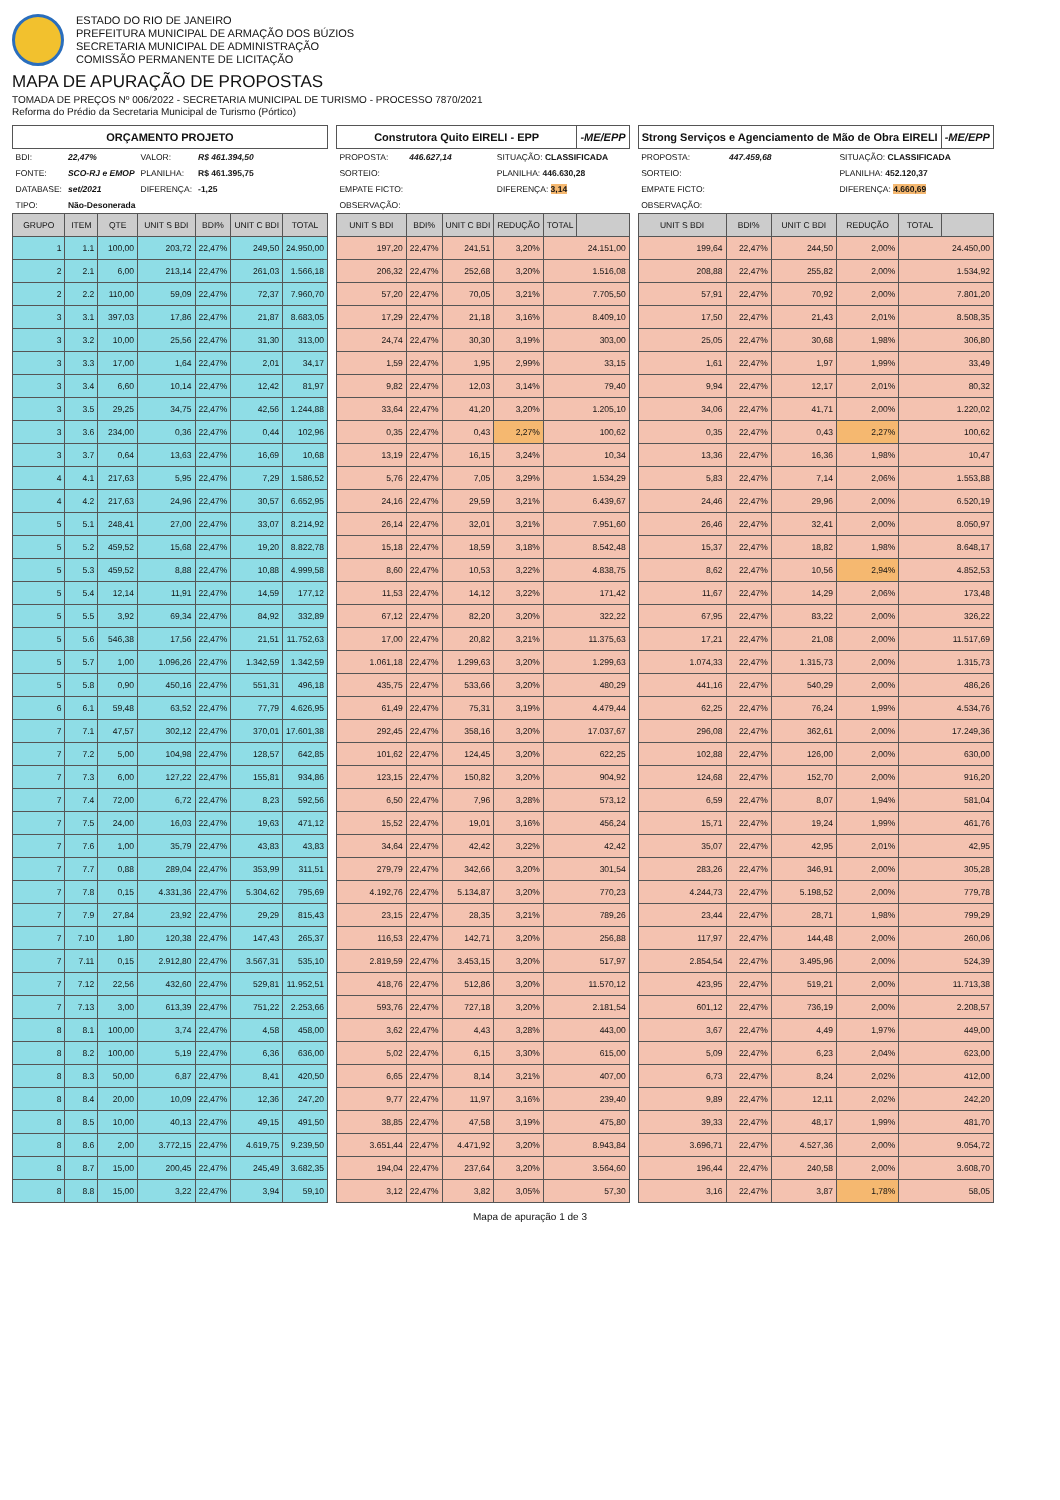ESTADO DO RIO DE JANEIRO
PREFEITURA MUNICIPAL DE ARMAÇÃO DOS BÚZIOS
SECRETARIA MUNICIPAL DE ADMINISTRAÇÃO
COMISSÃO PERMANENTE DE LICITAÇÃO
MAPA DE APURAÇÃO DE PROPOSTAS
TOMADA DE PREÇOS Nº 006/2022 - SECRETARIA MUNICIPAL DE TURISMO - PROCESSO 7870/2021
Reforma do Prédio da Secretaria Municipal de Turismo (Pórtico)
| ORÇAMENTO PROJETO | | | | | | |
| --- | --- | --- | --- | --- | --- | --- |
| BDI: | 22,47% | | VALOR: | R$ 461.394,50 | | |
| FONTE: | SCO-RJ e EMOP | | PLANILHA: | R$ 461.395,75 | | |
| DATABASE: | set/2021 | | DIFERENÇA: | -1,25 | | |
| TIPO: | Não-Desonerada | | | | | |
| GRUPO | ITEM | QTE | UNIT S BDI | BDI% | UNIT C BDI | TOTAL |
| 1 | 1.1 | 100,00 | 203,72 | 22,47% | 249,50 | 24.950,00 |
| 2 | 2.1 | 6,00 | 213,14 | 22,47% | 261,03 | 1.566,18 |
| 2 | 2.2 | 110,00 | 59,09 | 22,47% | 72,37 | 7.960,70 |
| 3 | 3.1 | 397,03 | 17,86 | 22,47% | 21,87 | 8.683,05 |
| 3 | 3.2 | 10,00 | 25,56 | 22,47% | 31,30 | 313,00 |
| 3 | 3.3 | 17,00 | 1,64 | 22,47% | 2,01 | 34,17 |
| 3 | 3.4 | 6,60 | 10,14 | 22,47% | 12,42 | 81,97 |
| 3 | 3.5 | 29,25 | 34,75 | 22,47% | 42,56 | 1.244,88 |
| 3 | 3.6 | 234,00 | 0,36 | 22,47% | 0,44 | 102,96 |
| 3 | 3.7 | 0,64 | 13,63 | 22,47% | 16,69 | 10,68 |
| 4 | 4.1 | 217,63 | 5,95 | 22,47% | 7,29 | 1.586,52 |
| 4 | 4.2 | 217,63 | 24,96 | 22,47% | 30,57 | 6.652,95 |
| 5 | 5.1 | 248,41 | 27,00 | 22,47% | 33,07 | 8.214,92 |
| 5 | 5.2 | 459,52 | 15,68 | 22,47% | 19,20 | 8.822,78 |
| 5 | 5.3 | 459,52 | 8,88 | 22,47% | 10,88 | 4.999,58 |
| 5 | 5.4 | 12,14 | 11,91 | 22,47% | 14,59 | 177,12 |
| 5 | 5.5 | 3,92 | 69,34 | 22,47% | 84,92 | 332,89 |
| 5 | 5.6 | 546,38 | 17,56 | 22,47% | 21,51 | 11.752,63 |
| 5 | 5.7 | 1,00 | 1.096,26 | 22,47% | 1.342,59 | 1.342,59 |
| 5 | 5.8 | 0,90 | 450,16 | 22,47% | 551,31 | 496,18 |
| 6 | 6.1 | 59,48 | 63,52 | 22,47% | 77,79 | 4.626,95 |
| 7 | 7.1 | 47,57 | 302,12 | 22,47% | 370,01 | 17.601,38 |
| 7 | 7.2 | 5,00 | 104,98 | 22,47% | 128,57 | 642,85 |
| 7 | 7.3 | 6,00 | 127,22 | 22,47% | 155,81 | 934,86 |
| 7 | 7.4 | 72,00 | 6,72 | 22,47% | 8,23 | 592,56 |
| 7 | 7.5 | 24,00 | 16,03 | 22,47% | 19,63 | 471,12 |
| 7 | 7.6 | 1,00 | 35,79 | 22,47% | 43,83 | 43,83 |
| 7 | 7.7 | 0,88 | 289,04 | 22,47% | 353,99 | 311,51 |
| 7 | 7.8 | 0,15 | 4.331,36 | 22,47% | 5.304,62 | 795,69 |
| 7 | 7.9 | 27,84 | 23,92 | 22,47% | 29,29 | 815,43 |
| 7 | 7.10 | 1,80 | 120,38 | 22,47% | 147,43 | 265,37 |
| 7 | 7.11 | 0,15 | 2.912,80 | 22,47% | 3.567,31 | 535,10 |
| 7 | 7.12 | 22,56 | 432,60 | 22,47% | 529,81 | 11.952,51 |
| 7 | 7.13 | 3,00 | 613,39 | 22,47% | 751,22 | 2.253,66 |
| 8 | 8.1 | 100,00 | 3,74 | 22,47% | 4,58 | 458,00 |
| 8 | 8.2 | 100,00 | 5,19 | 22,47% | 6,36 | 636,00 |
| 8 | 8.3 | 50,00 | 6,87 | 22,47% | 8,41 | 420,50 |
| 8 | 8.4 | 20,00 | 10,09 | 22,47% | 12,36 | 247,20 |
| 8 | 8.5 | 10,00 | 40,13 | 22,47% | 49,15 | 491,50 |
| 8 | 8.6 | 2,00 | 3.772,15 | 22,47% | 4.619,75 | 9.239,50 |
| 8 | 8.7 | 15,00 | 200,45 | 22,47% | 245,49 | 3.682,35 |
| 8 | 8.8 | 15,00 | 3,22 | 22,47% | 3,94 | 59,10 |
| Construtora Quito EIRELI - EPP | | | | | -ME/EPP |
| --- | --- | --- | --- | --- | --- |
| PROPOSTA: | 446.627,14 | | SITUAÇÃO: CLASSIFICADA | | |
| SORTEIO: | | | PLANILHA: 446.630,28 | | |
| EMPATE FICTO: | | | DIFERENÇA: 3,14 | | |
| OBSERVAÇÃO: | | | | | |
| UNIT S BDI | BDI% | UNIT C BDI | REDUÇÃO | TOTAL | |
| 197,20 | 22,47% | 241,51 | 3,20% | 24.151,00 | |
| 206,32 | 22,47% | 252,68 | 3,20% | 1.516,08 | |
| 57,20 | 22,47% | 70,05 | 3,21% | 7.705,50 | |
| 17,29 | 22,47% | 21,18 | 3,16% | 8.409,10 | |
| 24,74 | 22,47% | 30,30 | 3,19% | 303,00 | |
| 1,59 | 22,47% | 1,95 | 2,99% | 33,15 | |
| 9,82 | 22,47% | 12,03 | 3,14% | 79,40 | |
| 33,64 | 22,47% | 41,20 | 3,20% | 1.205,10 | |
| 0,35 | 22,47% | 0,43 | 2,27% | 100,62 | |
| 13,19 | 22,47% | 16,15 | 3,24% | 10,34 | |
| 5,76 | 22,47% | 7,05 | 3,29% | 1.534,29 | |
| 24,16 | 22,47% | 29,59 | 3,21% | 6.439,67 | |
| 26,14 | 22,47% | 32,01 | 3,21% | 7.951,60 | |
| 15,18 | 22,47% | 18,59 | 3,18% | 8.542,48 | |
| 8,60 | 22,47% | 10,53 | 3,22% | 4.838,75 | |
| 11,53 | 22,47% | 14,12 | 3,22% | 171,42 | |
| 67,12 | 22,47% | 82,20 | 3,20% | 322,22 | |
| 17,00 | 22,47% | 20,82 | 3,21% | 11.375,63 | |
| 1.061,18 | 22,47% | 1.299,63 | 3,20% | 1.299,63 | |
| 435,75 | 22,47% | 533,66 | 3,20% | 480,29 | |
| 61,49 | 22,47% | 75,31 | 3,19% | 4.479,44 | |
| 292,45 | 22,47% | 358,16 | 3,20% | 17.037,67 | |
| 101,62 | 22,47% | 124,45 | 3,20% | 622,25 | |
| 123,15 | 22,47% | 150,82 | 3,20% | 904,92 | |
| 6,50 | 22,47% | 7,96 | 3,28% | 573,12 | |
| 15,52 | 22,47% | 19,01 | 3,16% | 456,24 | |
| 34,64 | 22,47% | 42,42 | 3,22% | 42,42 | |
| 279,79 | 22,47% | 342,66 | 3,20% | 301,54 | |
| 4.192,76 | 22,47% | 5.134,87 | 3,20% | 770,23 | |
| 23,15 | 22,47% | 28,35 | 3,21% | 789,26 | |
| 116,53 | 22,47% | 142,71 | 3,20% | 256,88 | |
| 2.819,59 | 22,47% | 3.453,15 | 3,20% | 517,97 | |
| 418,76 | 22,47% | 512,86 | 3,20% | 11.570,12 | |
| 593,76 | 22,47% | 727,18 | 3,20% | 2.181,54 | |
| 3,62 | 22,47% | 4,43 | 3,28% | 443,00 | |
| 5,02 | 22,47% | 6,15 | 3,30% | 615,00 | |
| 6,65 | 22,47% | 8,14 | 3,21% | 407,00 | |
| 9,77 | 22,47% | 11,97 | 3,16% | 239,40 | |
| 38,85 | 22,47% | 47,58 | 3,19% | 475,80 | |
| 3.651,44 | 22,47% | 4.471,92 | 3,20% | 8.943,84 | |
| 194,04 | 22,47% | 237,64 | 3,20% | 3.564,60 | |
| 3,12 | 22,47% | 3,82 | 3,05% | 57,30 | |
| Strong Serviços e Agenciamento de Mão de Obra EIRELI | | | | | -ME/EPP |
| --- | --- | --- | --- | --- | --- |
| PROPOSTA: | 447.459,68 | | SITUAÇÃO: CLASSIFICADA | | |
| SORTEIO: | | | PLANILHA: 452.120,37 | | |
| EMPATE FICTO: | | | DIFERENÇA: 4.660,69 | | |
| OBSERVAÇÃO: | | | | | |
| UNIT S BDI | BDI% | UNIT C BDI | REDUÇÃO | TOTAL | |
| 199,64 | 22,47% | 244,50 | 2,00% | 24.450,00 | |
| 208,88 | 22,47% | 255,82 | 2,00% | 1.534,92 | |
| 57,91 | 22,47% | 70,92 | 2,00% | 7.801,20 | |
| 17,50 | 22,47% | 21,43 | 2,01% | 8.508,35 | |
| 25,05 | 22,47% | 30,68 | 1,98% | 306,80 | |
| 1,61 | 22,47% | 1,97 | 1,99% | 33,49 | |
| 9,94 | 22,47% | 12,17 | 2,01% | 80,32 | |
| 34,06 | 22,47% | 41,71 | 2,00% | 1.220,02 | |
| 0,35 | 22,47% | 0,43 | 2,27% | 100,62 | |
| 13,36 | 22,47% | 16,36 | 1,98% | 10,47 | |
| 5,83 | 22,47% | 7,14 | 2,06% | 1.553,88 | |
| 24,46 | 22,47% | 29,96 | 2,00% | 6.520,19 | |
| 26,46 | 22,47% | 32,41 | 2,00% | 8.050,97 | |
| 15,37 | 22,47% | 18,82 | 1,98% | 8.648,17 | |
| 8,62 | 22,47% | 10,56 | 2,94% | 4.852,53 | |
| 11,67 | 22,47% | 14,29 | 2,06% | 173,48 | |
| 67,95 | 22,47% | 83,22 | 2,00% | 326,22 | |
| 17,21 | 22,47% | 21,08 | 2,00% | 11.517,69 | |
| 1.074,33 | 22,47% | 1.315,73 | 2,00% | 1.315,73 | |
| 441,16 | 22,47% | 540,29 | 2,00% | 486,26 | |
| 62,25 | 22,47% | 76,24 | 1,99% | 4.534,76 | |
| 296,08 | 22,47% | 362,61 | 2,00% | 17.249,36 | |
| 102,88 | 22,47% | 126,00 | 2,00% | 630,00 | |
| 124,68 | 22,47% | 152,70 | 2,00% | 916,20 | |
| 6,59 | 22,47% | 8,07 | 1,94% | 581,04 | |
| 15,71 | 22,47% | 19,24 | 1,99% | 461,76 | |
| 35,07 | 22,47% | 42,95 | 2,01% | 42,95 | |
| 283,26 | 22,47% | 346,91 | 2,00% | 305,28 | |
| 4.244,73 | 22,47% | 5.198,52 | 2,00% | 779,78 | |
| 23,44 | 22,47% | 28,71 | 1,98% | 799,29 | |
| 117,97 | 22,47% | 144,48 | 2,00% | 260,06 | |
| 2.854,54 | 22,47% | 3.495,96 | 2,00% | 524,39 | |
| 423,95 | 22,47% | 519,21 | 2,00% | 11.713,38 | |
| 601,12 | 22,47% | 736,19 | 2,00% | 2.208,57 | |
| 3,67 | 22,47% | 4,49 | 1,97% | 449,00 | |
| 5,09 | 22,47% | 6,23 | 2,04% | 623,00 | |
| 6,73 | 22,47% | 8,24 | 2,02% | 412,00 | |
| 9,89 | 22,47% | 12,11 | 2,02% | 242,20 | |
| 39,33 | 22,47% | 48,17 | 1,99% | 481,70 | |
| 3.696,71 | 22,47% | 4.527,36 | 2,00% | 9.054,72 | |
| 196,44 | 22,47% | 240,58 | 2,00% | 3.608,70 | |
| 3,16 | 22,47% | 3,87 | 1,78% | 58,05 | |
Mapa de apuração 1 de 3